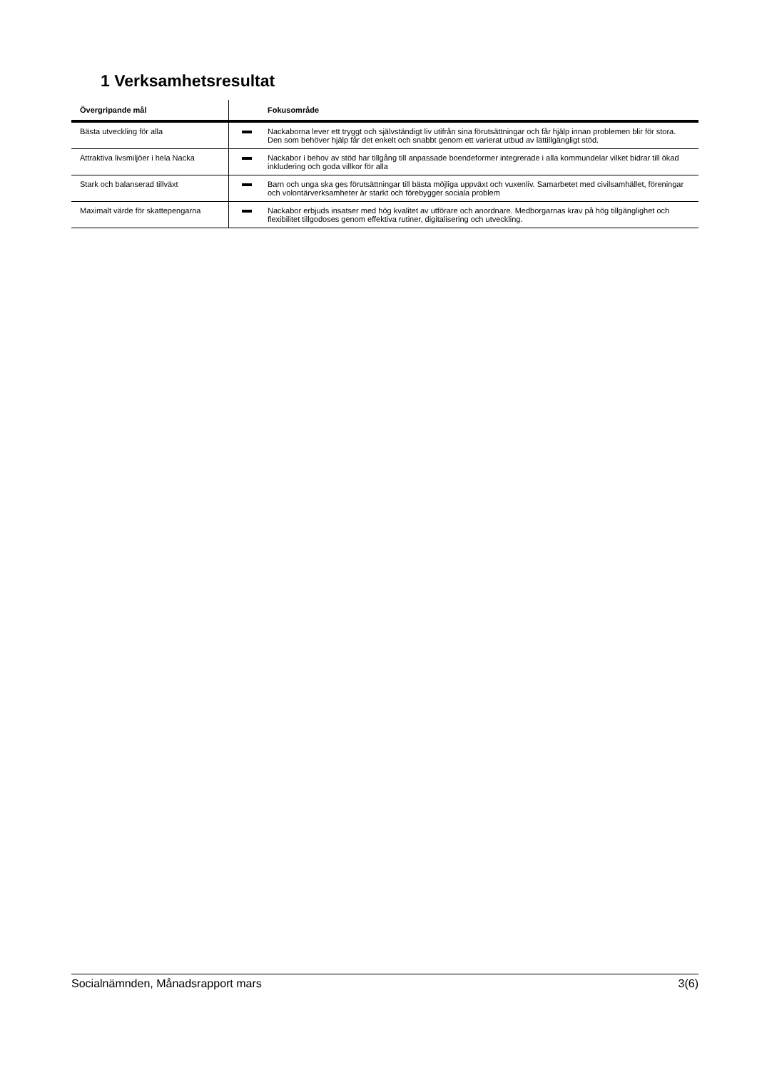1 Verksamhetsresultat
| Övergripande mål | | Fokusområde |
| --- | --- | --- |
| Bästa utveckling för alla | | Nackaborna lever ett tryggt och självständigt liv utifrån sina förutsättningar och får hjälp innan problemen blir för stora. Den som behöver hjälp får det enkelt och snabbt genom ett varierat utbud av lättillgängligt stöd. |
| Attraktiva livsmiljöer i hela Nacka | | Nackabor i behov av stöd har tillgång till anpassade boendeformer integrerade i alla kommundelar vilket bidrar till ökad inkludering och goda villkor för alla |
| Stark och balanserad tillväxt | | Barn och unga ska ges förutsättningar till bästa möjliga uppväxt och vuxenliv. Samarbetet med civilsamhället, föreningar och volontärverksamheter är starkt och förebygger sociala problem |
| Maximalt värde för skattepengarna | | Nackabor erbjuds insatser med hög kvalitet av utförare och anordnare. Medborgarnas krav på hög tillgänglighet och flexibilitet tillgodoses genom effektiva rutiner, digitalisering och utveckling. |
Socialnämnden, Månadsrapport mars 3(6)